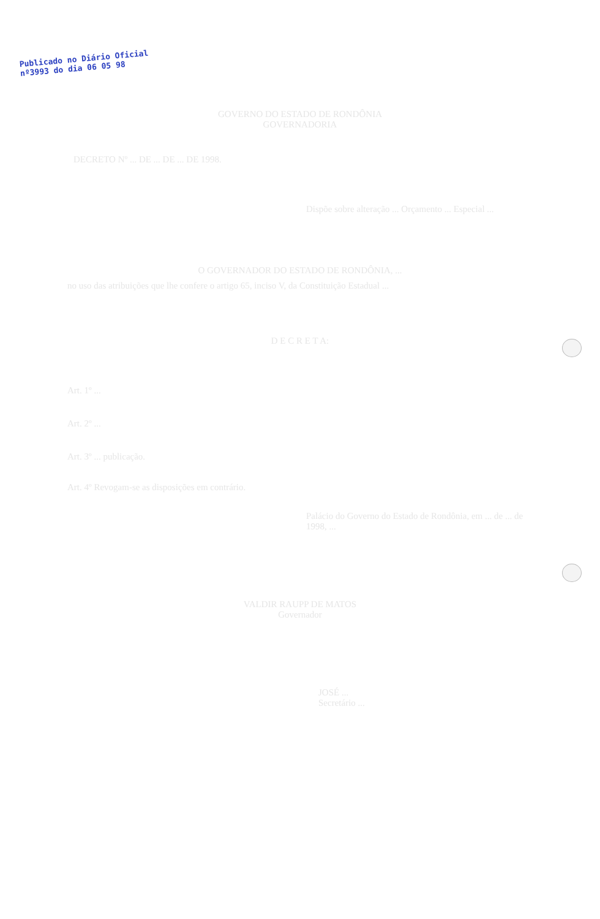Publicado no Diário Oficial
nº3993 do dia 06 05 98
GOVERNO DO ESTADO DE RONDÔNIA
GOVERNADORIA
DECRETO Nº ... DE ... DE ... DE 1998.
Dispõe sobre alteração ... Orçamento ... Especial ...
O GOVERNADOR DO ESTADO DE RONDÔNIA, ...
no uso das atribuições que lhe confere o artigo 65, inciso V, da Constituição Estadual ...
D E C R E T A:
Art. 1º ...
Art. 2º ...
Art. 3º ... publicação.
Art. 4º Revogam-se as disposições em contrário.
Palácio do Governo do Estado de Rondônia, em ... de ... de 1998, ...
VALDIR RAUPP DE MATOS
Governador
JOSÉ ...
Secretário ...